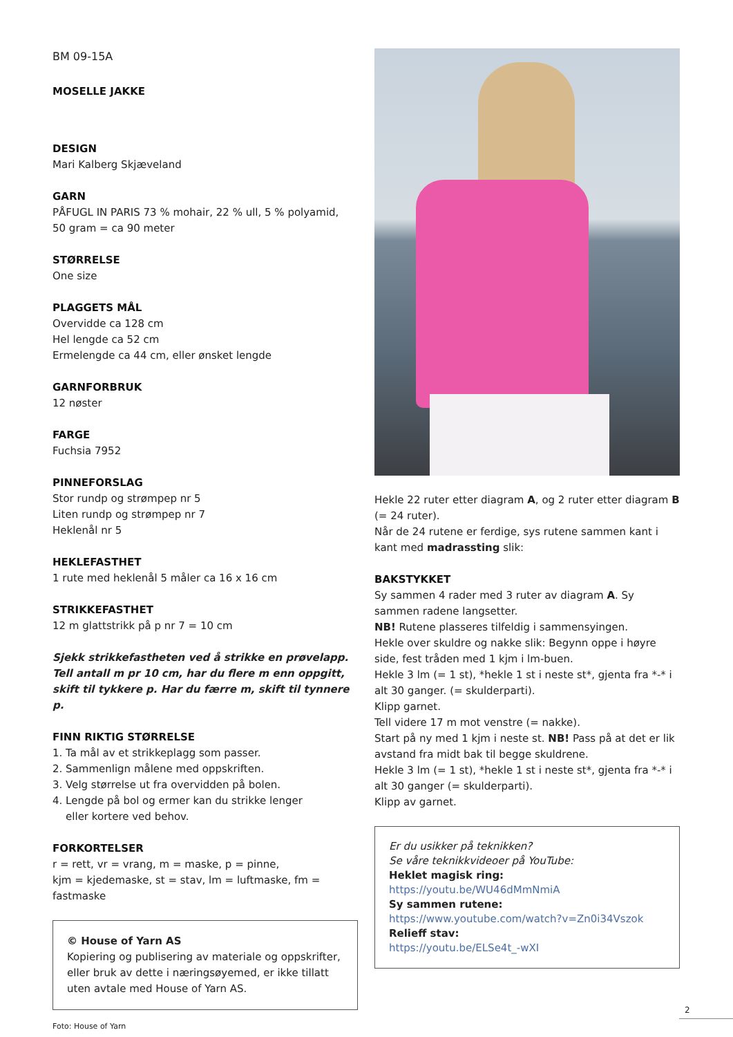BM 09-15A
MOSELLE JAKKE
DESIGN
Mari Kalberg Skjæveland
GARN
PÅFUGL IN PARIS 73 % mohair, 22 % ull, 5 % polyamid,
50 gram = ca 90 meter
STØRRELSE
One size
PLAGGETS MÅL
Overvidde ca 128 cm
Hel lengde ca 52 cm
Ermelengde ca 44 cm, eller ønsket lengde
GARNFORBRUK
12 nøster
FARGE
Fuchsia 7952
PINNEFORSLAG
Stor rundp og strømpep nr 5
Liten rundp og strømpep nr 7
Heklenål nr 5
HEKLEFASTHET
1 rute med heklenål 5 måler ca 16 x 16 cm
STRIKKEFASTHET
12 m glattstrikk på p nr 7 = 10 cm
Sjekk strikkefastheten ved å strikke en prøvelapp.
Tell antall m pr 10 cm, har du flere m enn oppgitt,
skift til tykkere p. Har du færre m, skift til tynnere p.
FINN RIKTIG STØRRELSE
1. Ta mål av et strikkeplagg som passer.
2. Sammenlign målene med oppskriften.
3. Velg størrelse ut fra overvidden på bolen.
4. Lengde på bol og ermer kan du strikke lenger
eller kortere ved behov.
FORKORTELSER
r = rett, vr = vrang, m = maske, p = pinne,
kjm = kjedemaske, st = stav, lm = luftmaske, fm = fastmaske
© House of Yarn AS
Kopiering og publisering av materiale og oppskrifter, eller bruk av dette i næringsøyemed, er ikke tillatt uten avtale med House of Yarn AS.
Foto: House of Yarn
Hekle 22 ruter etter diagram A, og 2 ruter etter diagram B (= 24 ruter).
Når de 24 rutene er ferdige, sys rutene sammen kant i kant med madrassting slik:
BAKSTYKKET
Sy sammen 4 rader med 3 ruter av diagram A. Sy sammen radene langsetter.
NB! Rutene plasseres tilfeldig i sammensyingen.
Hekle over skuldre og nakke slik: Begynn oppe i høyre side, fest tråden med 1 kjm i lm-buen.
Hekle 3 lm (= 1 st), *hekle 1 st i neste st*, gjenta fra *-* i alt 30 ganger. (= skulderparti).
Klipp garnet.
Tell videre 17 m mot venstre (= nakke).
Start på ny med 1 kjm i neste st. NB! Pass på at det er lik avstand fra midt bak til begge skuldrene.
Hekle 3 lm (= 1 st), *hekle 1 st i neste st*, gjenta fra *-* i alt 30 ganger (= skulderparti).
Klipp av garnet.
Er du usikker på teknikken?
Se våre teknikkvideoer på YouTube:
Heklet magisk ring:
https://youtu.be/WU46dMmNmiA
Sy sammen rutene:
https://www.youtube.com/watch?v=Zn0i34Vszok
Relieff stav:
https://youtu.be/ELSe4t_-wXI
2